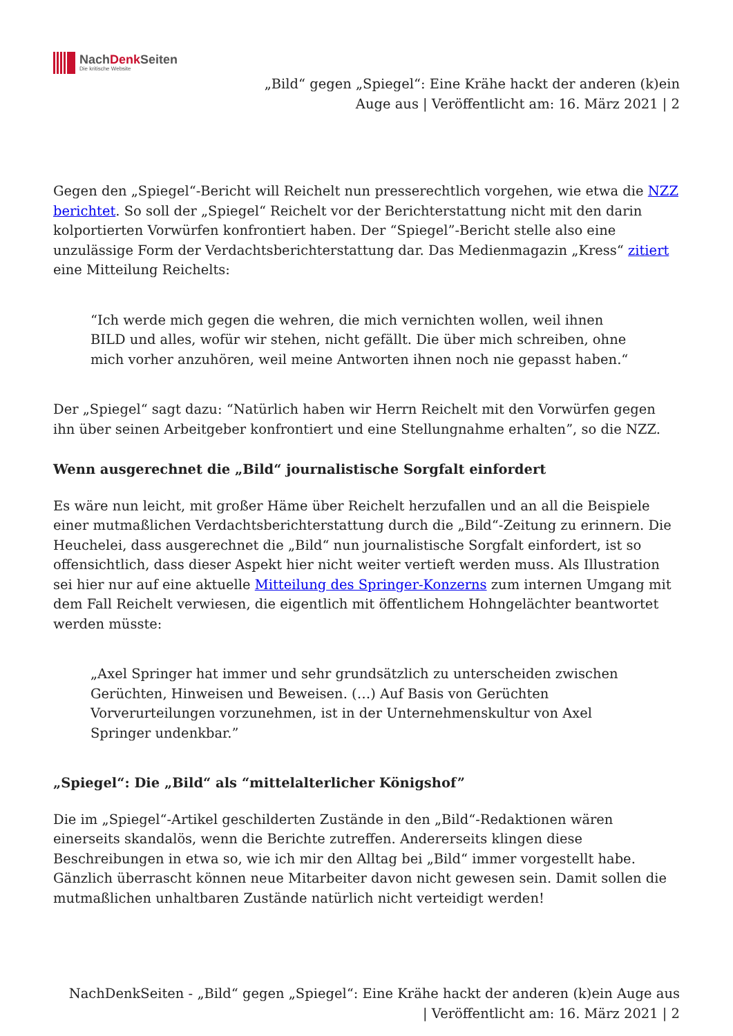NachDenk Seiten
Die kritische Website
„Bild“ gegen „Spiegel“: Eine Krähe hackt der anderen (k)ein Auge aus | Veröffentlicht am: 16. März 2021 | 2
Gegen den „Spiegel“-Bericht will Reichelt nun presserechtlich vorgehen, wie etwa die NZZ berichtet. So soll der „Spiegel“ Reichelt vor der Berichterstattung nicht mit den darin kolportierten Vorwürfen konfrontiert haben. Der “Spiegel”-Bericht stelle also eine unzulässige Form der Verdachtsberichterstattung dar. Das Medienmagazin „Kress“ zitiert eine Mitteilung Reichelts:
“Ich werde mich gegen die wehren, die mich vernichten wollen, weil ihnen BILD und alles, wofür wir stehen, nicht gefällt. Die über mich schreiben, ohne mich vorher anzuhören, weil meine Antworten ihnen noch nie gepasst haben.“
Der „Spiegel“ sagt dazu: “Natürlich haben wir Herrn Reichelt mit den Vorwürfen gegen ihn über seinen Arbeitgeber konfrontiert und eine Stellungnahme erhalten”, so die NZZ.
Wenn ausgerechnet die „Bild“ journalistische Sorgfalt einfordert
Es wäre nun leicht, mit großer Häme über Reichelt herzufallen und an all die Beispiele einer mutmaßlichen Verdachtsberichterstattung durch die „Bild“-Zeitung zu erinnern. Die Heuchelei, dass ausgerechnet die „Bild“ nun journalistische Sorgfalt einfordert, ist so offensichtlich, dass dieser Aspekt hier nicht weiter vertieft werden muss. Als Illustration sei hier nur auf eine aktuelle Mitteilung des Springer-Konzerns zum internen Umgang mit dem Fall Reichelt verwiesen, die eigentlich mit öffentlichem Hohngelächter beantwortet werden müsste:
„Axel Springer hat immer und sehr grundsätzlich zu unterscheiden zwischen Gerüchten, Hinweisen und Beweisen. (…) Auf Basis von Gerüchten Vorverurteilungen vorzunehmen, ist in der Unternehmenskultur von Axel Springer undenkbar.”
„Spiegel“: Die „Bild“ als “mittelalterlicher Königshof”
Die im „Spiegel“-Artikel geschilderten Zustände in den „Bild“-Redaktionen wären einerseits skandalös, wenn die Berichte zutreffen. Andererseits klingen diese Beschreibungen in etwa so, wie ich mir den Alltag bei „Bild“ immer vorgestellt habe. Gänzlich überrascht können neue Mitarbeiter davon nicht gewesen sein. Damit sollen die mutmaßlichen unhaltbaren Zustände natürlich nicht verteidigt werden!
NachDenkSeiten - „Bild“ gegen „Spiegel“: Eine Krähe hackt der anderen (k)ein Auge aus | Veröffentlicht am: 16. März 2021 | 2